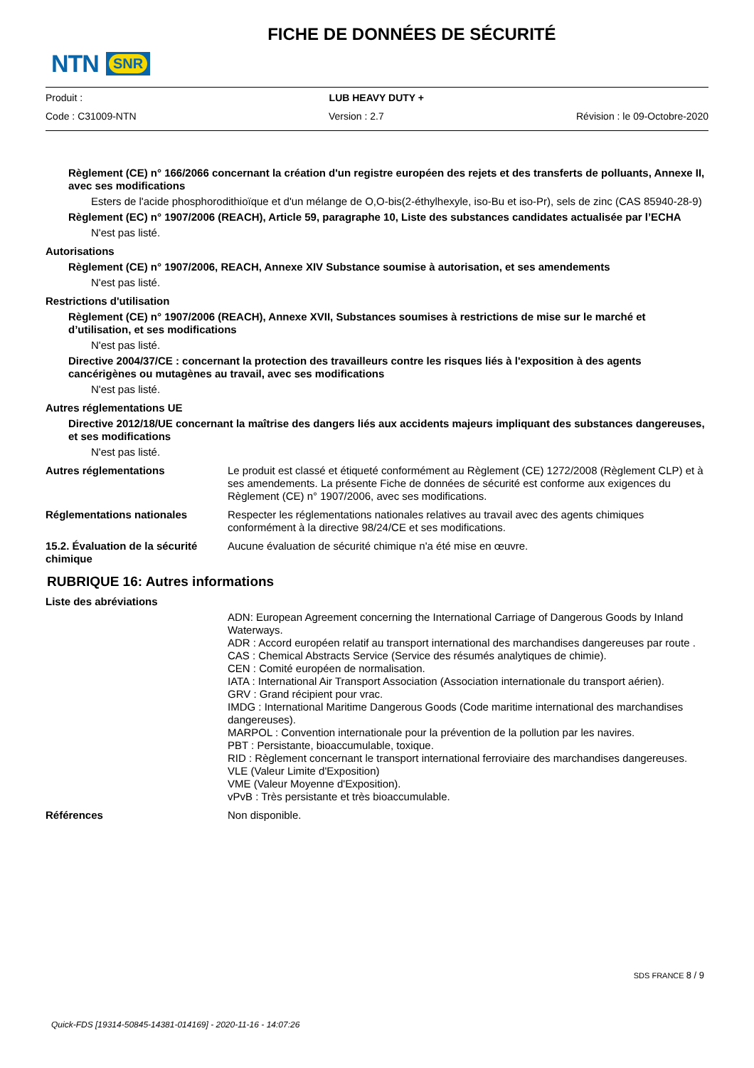NTN SNR
FICHE DE DONNÉES DE SÉCURITÉ
Produit : LUB HEAVY DUTY +
Code : C31009-NTN Version : 2.7 Révision : le 09-Octobre-2020
Règlement (CE) n° 166/2066 concernant la création d'un registre européen des rejets et des transferts de polluants, Annexe II, avec ses modifications
Esters de l'acide phosphorodithioïque et d'un mélange de O,O-bis(2-éthylhexyle, iso-Bu et iso-Pr), sels de zinc (CAS 85940-28-9)
Règlement (EC) n° 1907/2006 (REACH), Article 59, paragraphe 10, Liste des substances candidates actualisée par l’ECHA
N'est pas listé.
Autorisations
Règlement (CE) n° 1907/2006, REACH, Annexe XIV Substance soumise à autorisation, et ses amendements
N'est pas listé.
Restrictions d'utilisation
Règlement (CE) n° 1907/2006 (REACH), Annexe XVII, Substances soumises à restrictions de mise sur le marché et d’utilisation, et ses modifications
N'est pas listé.
Directive 2004/37/CE : concernant la protection des travailleurs contre les risques liés à l'exposition à des agents cancérigènes ou mutagènes au travail, avec ses modifications
N'est pas listé.
Autres réglementations UE
Directive 2012/18/UE concernant la maîtrise des dangers liés aux accidents majeurs impliquant des substances dangereuses, et ses modifications
N'est pas listé.
Autres réglementations Le produit est classé et étiqueté conformément au Règlement (CE) 1272/2008 (Règlement CLP) et à ses amendements. La présente Fiche de données de sécurité est conforme aux exigences du Règlement (CE) n° 1907/2006, avec ses modifications.
Réglementations nationales Respecter les réglementations nationales relatives au travail avec des agents chimiques conformément à la directive 98/24/CE et ses modifications.
15.2. Évaluation de la sécurité chimique
Aucune évaluation de sécurité chimique n'a été mise en œuvre.
RUBRIQUE 16: Autres informations
Liste des abréviations
ADN: European Agreement concerning the International Carriage of Dangerous Goods by Inland Waterways.
ADR : Accord européen relatif au transport international des marchandises dangereuses par route .
CAS : Chemical Abstracts Service (Service des résumés analytiques de chimie).
CEN : Comité européen de normalisation.
IATA : International Air Transport Association (Association internationale du transport aérien).
GRV : Grand récipient pour vrac.
IMDG : International Maritime Dangerous Goods (Code maritime international des marchandises dangereuses).
MARPOL : Convention internationale pour la prévention de la pollution par les navires.
PBT : Persistante, bioaccumulable, toxique.
RID : Règlement concernant le transport international ferroviaire des marchandises dangereuses.
VLE (Valeur Limite d'Exposition)
VME (Valeur Moyenne d'Exposition).
vPvB : Très persistante et très bioaccumulable.
Références Non disponible.
SDS FRANCE 8 / 9
Quick-FDS [19314-50845-14381-014169] - 2020-11-16 - 14:07:26